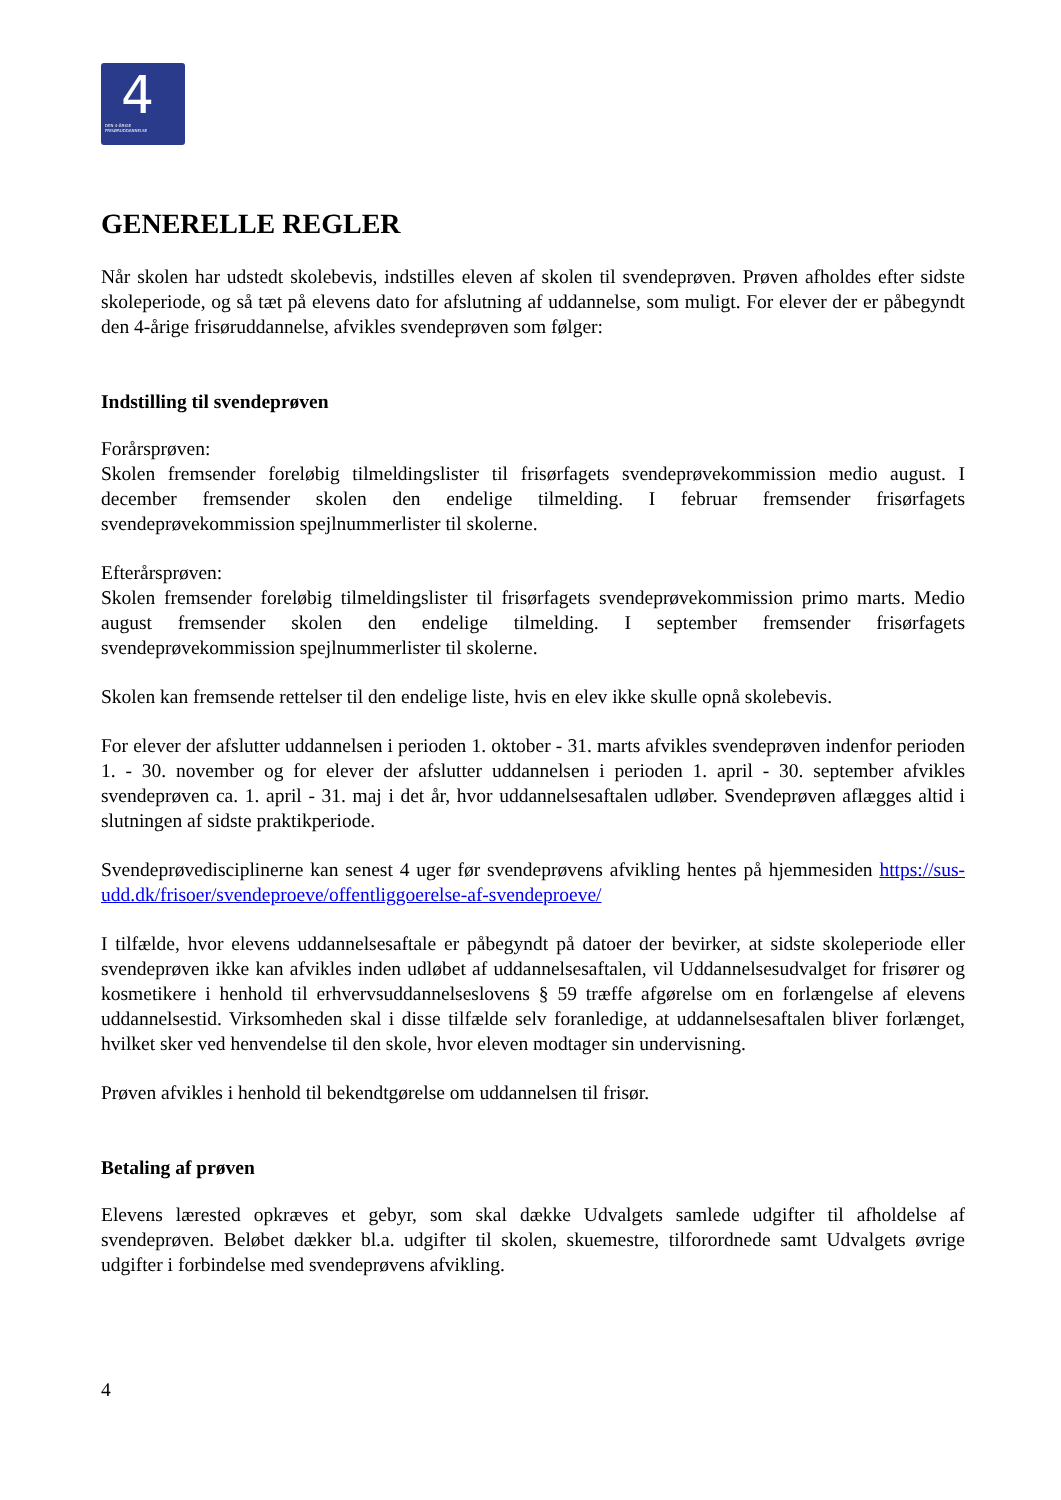4 DEN 4-ÅRIGE
FRISØRUDDANNELSE
GENERELLE REGLER
Når skolen har udstedt skolebevis, indstilles eleven af skolen til svendeprøven. Prøven afholdes efter sidste skoleperiode, og så tæt på elevens dato for afslutning af uddannelse, som muligt. For elever der er påbegyndt den 4-årige frisøruddannelse, afvikles svendeprøven som følger:
Indstilling til svendeprøven
Forårsprøven:
Skolen fremsender foreløbig tilmeldingslister til frisørfagets svendeprøvekommission medio august. I december fremsender skolen den endelige tilmelding. I februar fremsender frisørfagets svendeprøvekommission spejlnummerlister til skolerne.
Efterårsprøven:
Skolen fremsender foreløbig tilmeldingslister til frisørfagets svendeprøvekommission primo marts. Medio august fremsender skolen den endelige tilmelding. I september fremsender frisørfagets svendeprøvekommission spejlnummerlister til skolerne.
Skolen kan fremsende rettelser til den endelige liste, hvis en elev ikke skulle opnå skolebevis.
For elever der afslutter uddannelsen i perioden 1. oktober - 31. marts afvikles svendeprøven indenfor perioden 1. - 30. november og for elever der afslutter uddannelsen i perioden 1. april - 30. september afvikles svendeprøven ca. 1. april - 31. maj i det år, hvor uddannelsesaftalen udløber. Svendeprøven aflægges altid i slutningen af sidste praktikperiode.
Svendeprøvedisciplinerne kan senest 4 uger før svendeprøvens afvikling hentes på hjemmesiden https://sus-udd.dk/frisoer/svendeproeve/offentliggoerelse-af-svendeproeve/
I tilfælde, hvor elevens uddannelsesaftale er påbegyndt på datoer der bevirker, at sidste skoleperiode eller svendeprøven ikke kan afvikles inden udløbet af uddannelsesaftalen, vil Uddannelsesudvalget for frisører og kosmetikere i henhold til erhvervsuddannelseslovens § 59 træffe afgørelse om en forlængelse af elevens uddannelsestid. Virksomheden skal i disse tilfælde selv foranledige, at uddannelsesaftalen bliver forlænget, hvilket sker ved henvendelse til den skole, hvor eleven modtager sin undervisning.
Prøven afvikles i henhold til bekendtgørelse om uddannelsen til frisør.
Betaling af prøven
Elevens lærested opkræves et gebyr, som skal dække Udvalgets samlede udgifter til afholdelse af svendeprøven. Beløbet dækker bl.a. udgifter til skolen, skuemestre, tilforordnede samt Udvalgets øvrige udgifter i forbindelse med svendeprøvens afvikling.
4